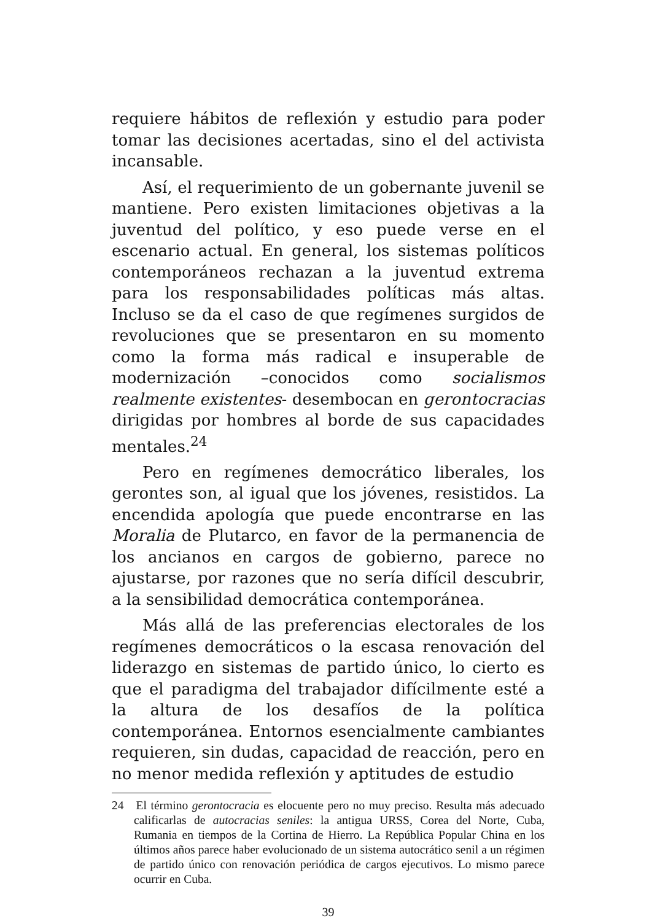requiere hábitos de reflexión y estudio para poder tomar las decisiones acertadas, sino el del activista incansable.
Así, el requerimiento de un gobernante juvenil se mantiene. Pero existen limitaciones objetivas a la juventud del político, y eso puede verse en el escenario actual. En general, los sistemas políticos contemporáneos rechazan a la juventud extrema para los responsabilidades políticas más altas. Incluso se da el caso de que regímenes surgidos de revoluciones que se presentaron en su momento como la forma más radical e insuperable de modernización –conocidos como socialismos realmente existentes- desembocan en gerontocracias dirigidas por hombres al borde de sus capacidades mentales.<sup>24</sup>
Pero en regímenes democrático liberales, los gerontes son, al igual que los jóvenes, resistidos. La encendida apología que puede encontrarse en las Moralia de Plutarco, en favor de la permanencia de los ancianos en cargos de gobierno, parece no ajustarse, por razones que no sería difícil descubrir, a la sensibilidad democrática contemporánea.
Más allá de las preferencias electorales de los regímenes democráticos o la escasa renovación del liderazgo en sistemas de partido único, lo cierto es que el paradigma del trabajador difícilmente esté a la altura de los desafíos de la política contemporánea. Entornos esencialmente cambiantes requieren, sin dudas, capacidad de reacción, pero en no menor medida reflexión y aptitudes de estudio
24 El término gerontocracia es elocuente pero no muy preciso. Resulta más adecuado calificarlas de autocracias seniles: la antigua URSS, Corea del Norte, Cuba, Rumania en tiempos de la Cortina de Hierro. La República Popular China en los últimos años parece haber evolucionado de un sistema autocrático senil a un régimen de partido único con renovación periódica de cargos ejecutivos. Lo mismo parece ocurrir en Cuba.
39